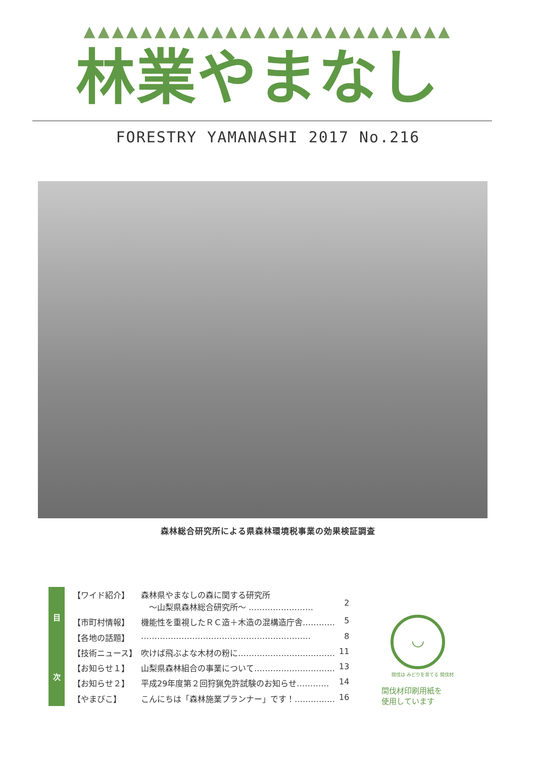▲▲▲▲▲▲▲▲▲▲▲▲▲▲▲▲▲▲▲▲▲▲▲▲▲▲
林業やまなし
FORESTRY YAMANASHI 2017 No.216
森林総合研究所による県森林環境税事業の効果検証調査
目
次
| 【ワイド紹介】 | 森林県やまなしの森に関する研究所 ～山梨県森林総合研究所～ …………………… | 2 |
| 【市町村情報】 | 機能性を重視したＲＣ造＋木造の混構造庁舎………… | 5 |
| 【各地の話題】 | ……………………………………………………… | 8 |
| 【技術ニュース】 | 吹けば飛ぶよな木材の粉に……………………………… | 11 |
| 【お知らせ１】 | 山梨県森林組合の事業について………………………… | 13 |
| 【お知らせ２】 | 平成29年度第２回狩猟免許試験のお知らせ………… | 14 |
| 【やまびこ】 | こんにちは「森林施業プランナー」です！…………… | 16 |
◡
間伐は みどりを育てる 間伐材
間伐材印刷用紙を
使用しています